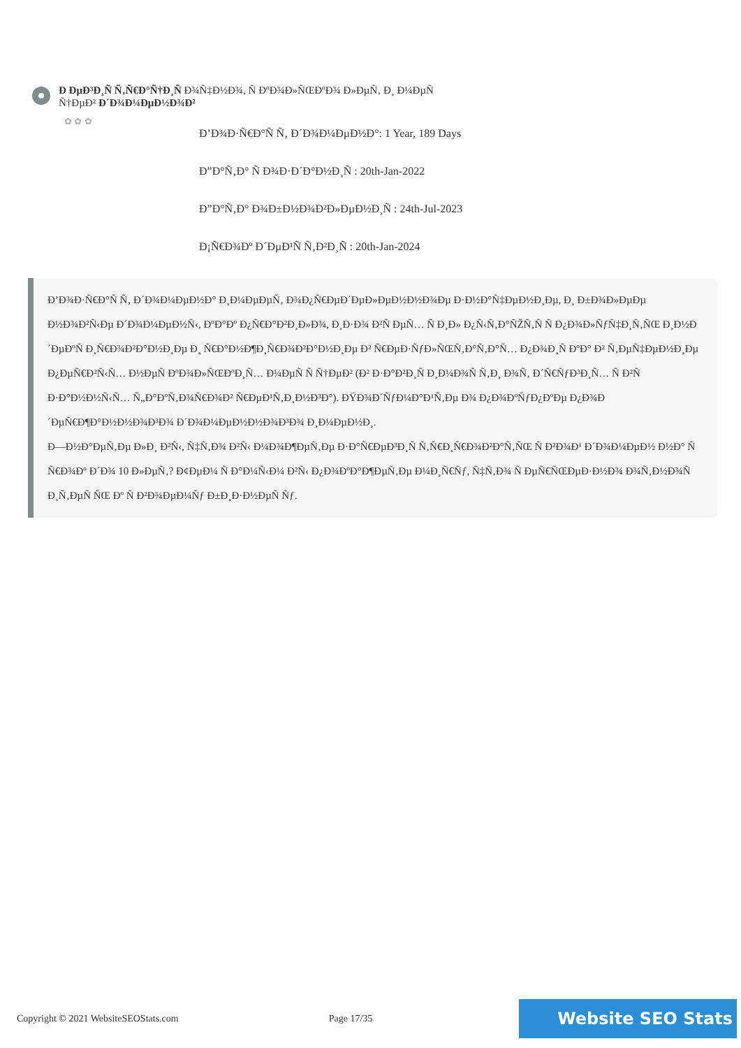Ð ÐµÐ³Ð¸Ñ Ñ‚Ñ€Ð°Ñ†Ð¸Ñ Ð¾Ñ‡Ð½Ð¾, Ñ ÐºÐ¾Ð»ÑŒÐºÐ¾ Ð»ÐµÑ‚ Ð¸ Ð¼ÐµÑ Ñ†ÐµÐ² Ð´Ð¾Ð¼ÐµÐ½Ð¾Ð²
✿ ✿ ✿
Ð’Ð¾Ð·Ñ€Ð°Ñ Ñ‚ Ð´Ð¾Ð¼ÐµÐ½Ð°: 1 Year, 189 Days
Ð”Ð°Ñ‚Ð° Ñ Ð¾Ð·Ð´Ð°Ð½Ð¸Ñ : 20th-Jan-2022
Ð”Ð°Ñ‚Ð° Ð¾Ð±Ð½Ð¾Ð²Ð»ÐµÐ½Ð¸Ñ : 24th-Jul-2023
Ð¡Ñ€Ð¾Ðº Ð´ÐµÐ¹Ñ Ñ‚Ð²Ð¸Ñ : 20th-Jan-2024
Ð’Ð¾Ð·Ñ€Ð°Ñ Ñ‚ Ð´Ð¾Ð¼ÐµÐ½Ð° Ð¸Ð¼ÐµÐµÑ‚ Ð¾Ð¿Ñ€ÐµÐ´ÐµÐ»ÐµÐ½Ð½Ð¾Ðµ Ð·Ð½Ð°Ñ‡ÐµÐ½Ð¸Ðµ, Ð¸ Ð±Ð¾Ð»ÐµÐµ Ð½Ð¾Ð²Ñ‹Ðµ Ð´Ð¾Ð¼ÐµÐ½Ñ‹, ÐºÐ°Ðº Ð¿Ñ€Ð°Ð²Ð¸Ð»Ð¾, Ð¸Ð·Ð¾ Ð²Ñ ÐµÑ… Ñ Ð¸Ð» Ð¿Ñ‹Ñ‚Ð°ÑŽÑ‚Ñ Ñ Ð¿Ð¾Ð»ÑƒÑ‡Ð¸Ñ‚ÑŒ Ð¸Ð½Ð´ÐµÐºÑ Ð¸Ñ€Ð¾Ð²Ð°Ð½Ð¸Ðµ Ð¸ Ñ€Ð°Ð½Ð¶Ð¸Ñ€Ð¾Ð²Ð°Ð½Ð¸Ðµ Ð² Ñ€ÐµÐ·ÑƒÐ»ÑŒÑ‚Ð°Ñ‚Ð°Ñ… Ð¿Ð¾Ð¸Ñ ÐºÐ° Ð² Ñ‚ÐµÑ‡ÐµÐ½Ð¸Ðµ Ð¿ÐµÑ€Ð²Ñ‹Ñ… Ð½ÐµÑ ÐºÐ¾Ð»ÑŒÐºÐ¸Ñ… Ð¼ÐµÑ Ñ Ñ†ÐµÐ² (Ð² Ð·Ð°Ð²Ð¸Ñ Ð¸Ð¼Ð¾Ñ Ñ‚Ð¸ Ð¾Ñ‚ Ð´Ñ€ÑƒÐ³Ð¸Ñ… Ñ Ð²Ñ Ð·Ð°Ð½Ð½Ñ‹Ñ… Ñ„Ð°ÐºÑ‚Ð¾Ñ€Ð¾Ð² Ñ€ÐµÐ¹Ñ‚Ð¸Ð½Ð³Ð°). ÐŸÐ¾Ð´ÑƒÐ¼Ð°Ð¹Ñ‚Ðµ Ð¾ Ð¿Ð¾ÐºÑƒÐ¿ÐºÐµ Ð¿Ð¾Ð´ÐµÑ€Ð¶Ð°Ð½Ð½Ð¾Ð³Ð¾ Ð´Ð¾Ð¼ÐµÐ½Ð½Ð¾Ð³Ð¾ Ð¸Ð¼ÐµÐ½Ð¸.
Ð—Ð½Ð°ÐµÑ‚Ðµ Ð»Ð¸ Ð²Ñ‹, Ñ‡Ñ‚Ð¾ Ð²Ñ‹ Ð¼Ð¾Ð¶ÐµÑ‚Ðµ Ð·Ð°Ñ€ÐµÐ³Ð¸Ñ Ñ‚Ñ€Ð¸Ñ€Ð¾Ð²Ð°Ñ‚ÑŒ Ñ Ð²Ð¾Ð¹ Ð´Ð¾Ð¼ÐµÐ½ Ð½Ð° Ñ Ñ€Ð¾Ðº Ð´Ð¾ 10 Ð»ÐµÑ‚? Ð¢ÐµÐ¼ Ñ Ð°Ð¼Ñ‹Ð¼ Ð²Ñ‹ Ð¿Ð¾ÐºÐ°Ð¶ÐµÑ‚Ðµ Ð¼Ð¸Ñ€Ñƒ, Ñ‡Ñ‚Ð¾ Ñ ÐµÑ€ÑŒÐµÐ·Ð½Ð¾ Ð¾Ñ‚Ð½Ð¾Ñ Ð¸Ñ‚ÐµÑ ÑŒ Ðº Ñ Ð²Ð¾ÐµÐ¼Ñƒ Ð±Ð¸Ð·Ð½ÐµÑ Ñƒ.
Copyright © 2021 WebsiteSEOStats.com Page 17/35 Website SEO Stats